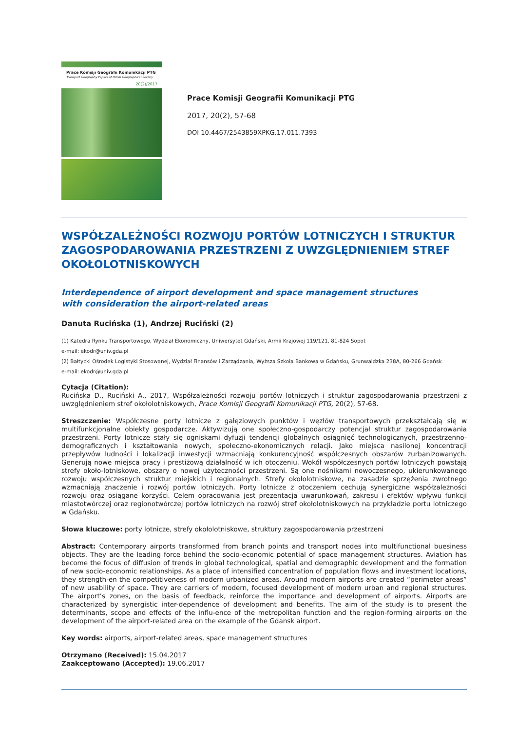Prace Komisji Geografii Komunikacji PTG
Transport Geography Papers of Polish Geographical Society
20(2)/2017
Prace Komisji Geografii Komunikacji PTG
2017, 20(2), 57-68
DOI 10.4467/2543859XPKG.17.011.7393
WSPÓŁZALEŻNOŚCI ROZWOJU PORTÓW LOTNICZYCH I STRUKTUR ZAGOSPODAROWANIA PRZESTRZENI Z UWZGLĘDNIENIEM STREF OKOŁOLOTNISKOWYCH
Interdependence of airport development and space management structures
with consideration the airport-related areas
Danuta Rucińska (1), Andrzej Ruciński (2)
(1) Katedra Rynku Transportowego, Wydział Ekonomiczny, Uniwersytet Gdański, Armii Krajowej 119/121, 81-824 Sopot
e-mail: ekodr@univ.gda.pl
(2) Bałtycki Ośrodek Logistyki Stosowanej, Wydział Finansów i Zarządzania, Wyższa Szkoła Bankowa w Gdańsku, Grunwaldzka 238A, 80-266 Gdańsk
e-mail: ekodr@univ.gda.pl
Cytacja (Citation):
Rucińska D., Ruciński A., 2017, Współzależności rozwoju portów lotniczych i struktur zagospodarowania przestrzeni z uwzględnieniem stref okołolotniskowych, Prace Komisji Geografii Komunikacji PTG, 20(2), 57-68.
Streszczenie: Współczesne porty lotnicze z gałęziowych punktów i węzłów transportowych przekształcają się w multifunkcjonalne obiekty gospodarcze. Aktywizują one społeczno-gospodarczy potencjał struktur zagospodarowania przestrzeni. Porty lotnicze stały się ogniskami dyfuzji tendencji globalnych osiągnięć technologicznych, przestrzenno-demograficznych i kształtowania nowych, społeczno-ekonomicznych relacji. Jako miejsca nasilonej koncentracji przepływów ludności i lokalizacji inwestycji wzmacniają konkurencyjność współczesnych obszarów zurbanizowanych. Generują nowe miejsca pracy i prestiżową działalność w ich otoczeniu. Wokół współczesnych portów lotniczych powstają strefy około-lotniskowe, obszary o nowej użyteczności przestrzeni. Są one nośnikami nowoczesnego, ukierunkowanego rozwoju współczesnych struktur miejskich i regionalnych. Strefy okołolotniskowe, na zasadzie sprzężenia zwrotnego wzmacniają znaczenie i rozwój portów lotniczych. Porty lotnicze z otoczeniem cechują synergiczne współzależności rozwoju oraz osiągane korzyści. Celem opracowania jest prezentacja uwarunkowań, zakresu i efektów wpływu funkcji miastotwórczej oraz regionotwórczej portów lotniczych na rozwój stref okołolotniskowych na przykładzie portu lotniczego w Gdańsku.
Słowa kluczowe: porty lotnicze, strefy okołolotniskowe, struktury zagospodarowania przestrzeni
Abstract: Contemporary airports transformed from branch points and transport nodes into multifunctional buesiness objects. They are the leading force behind the socio-economic potential of space management structures. Aviation has become the focus of diffusion of trends in global technological, spatial and demographic development and the formation of new socio-economic relationships. As a place of intensified concentration of population flows and investment locations, they strength-en the competitiveness of modern urbanized areas. Around modern airports are created “perimeter areas” of new usability of space. They are carriers of modern, focused development of modern urban and regional structures. The airport’s zones, on the basis of feedback, reinforce the importance and development of airports. Airports are characterized by synergistic inter-dependence of development and benefits. The aim of the study is to present the determinants, scope and effects of the influ-ence of the metropolitan function and the region-forming airports on the development of the airport-related area on the example of the Gdansk airport.
Key words: airports, airport-related areas, space management structures
Otrzymano (Received): 15.04.2017
Zaakceptowano (Accepted): 19.06.2017